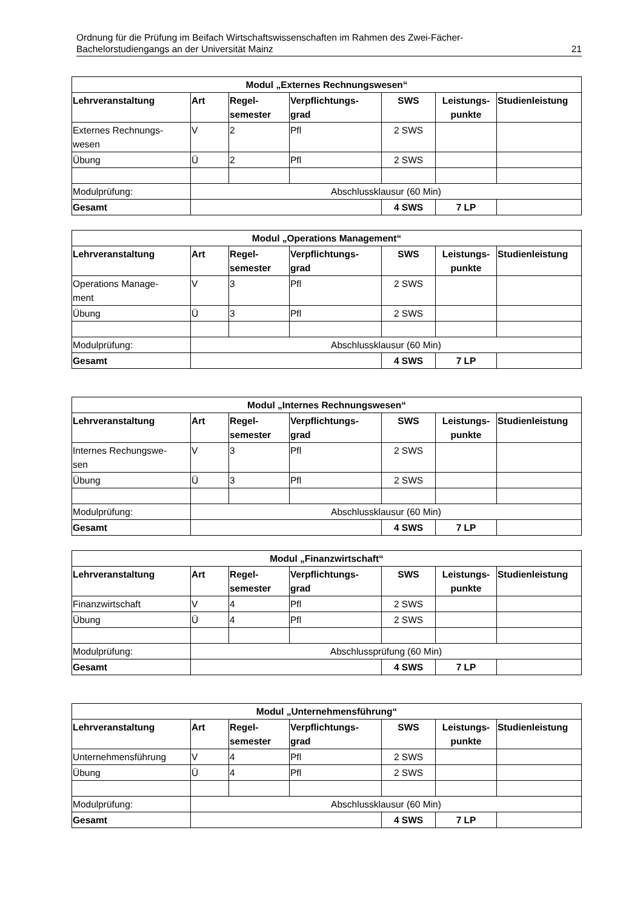Ordnung für die Prüfung im Beifach Wirtschaftswissenschaften im Rahmen des Zwei-Fächer-
Bachelorstudiengangs an der Universität Mainz 21
| Modul „Externes Rechnungswesen“ | | | | | | |
| --- | --- | --- | --- | --- | --- | --- |
| Lehrveranstaltung | Art | Regel- semester | Verpflichtungs- grad | SWS | Leistungs- punkte | Studienleistung |
| Externes Rechnungs- wesen | V | 2 | Pfl | 2 SWS | | |
| Übung | Ü | 2 | Pfl | 2 SWS | | |
| Modulprüfung: | Abschlussklausur (60 Min) | | | | | |
| Gesamt | | | | 4 SWS | 7 LP | |
| Modul „Operations Management“ | | | | | | |
| --- | --- | --- | --- | --- | --- | --- |
| Lehrveranstaltung | Art | Regel- semester | Verpflichtungs- grad | SWS | Leistungs- punkte | Studienleistung |
| Operations Manage- ment | V | 3 | Pfl | 2 SWS | | |
| Übung | Ü | 3 | Pfl | 2 SWS | | |
| Modulprüfung: | Abschlussklausur (60 Min) | | | | | |
| Gesamt | | | | 4 SWS | 7 LP | |
| Modul „Internes Rechnungswesen“ | | | | | | |
| --- | --- | --- | --- | --- | --- | --- |
| Lehrveranstaltung | Art | Regel- semester | Verpflichtungs- grad | SWS | Leistungs- punkte | Studienleistung |
| Internes Rechungswe- sen | V | 3 | Pfl | 2 SWS | | |
| Übung | Ü | 3 | Pfl | 2 SWS | | |
| Modulprüfung: | Abschlussklausur (60 Min) | | | | | |
| Gesamt | | | | 4 SWS | 7 LP | |
| Modul „Finanzwirtschaft“ | | | | | | |
| --- | --- | --- | --- | --- | --- | --- |
| Lehrveranstaltung | Art | Regel- semester | Verpflichtungs- grad | SWS | Leistungs- punkte | Studienleistung |
| Finanzwirtschaft | V | 4 | Pfl | 2 SWS | | |
| Übung | Ü | 4 | Pfl | 2 SWS | | |
| Modulprüfung: | Abschlussprüfung (60 Min) | | | | | |
| Gesamt | | | | 4 SWS | 7 LP | |
| Modul „Unternehmensführung“ | | | | | | |
| --- | --- | --- | --- | --- | --- | --- |
| Lehrveranstaltung | Art | Regel- semester | Verpflichtungs- grad | SWS | Leistungs- punkte | Studienleistung |
| Unternehmensführung | V | 4 | Pfl | 2 SWS | | |
| Übung | Ü | 4 | Pfl | 2 SWS | | |
| Modulprüfung: | Abschlussklausur (60 Min) | | | | | |
| Gesamt | | | | 4 SWS | 7 LP | |